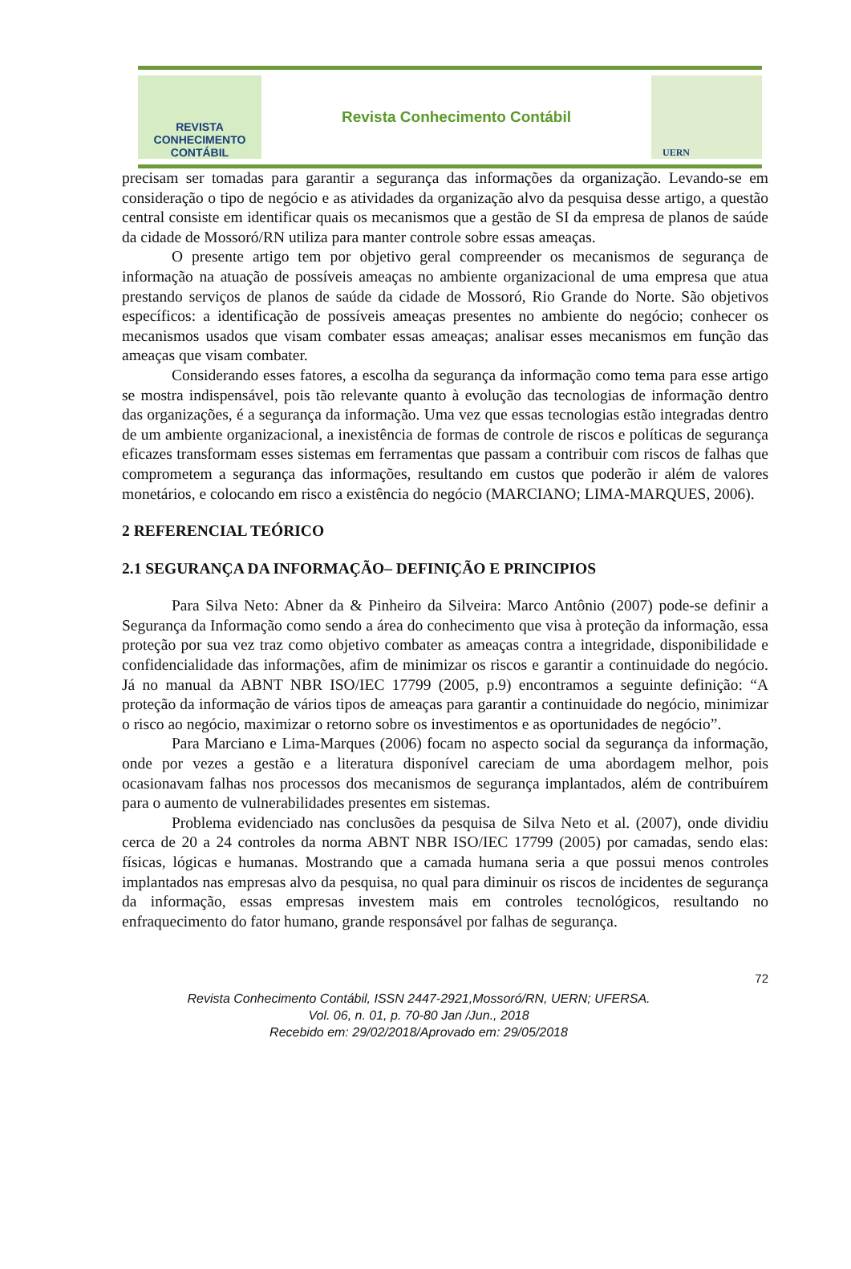REVISTA CONHECIMENTO
CONTÁBIL
Revista Conhecimento Contábil
UERN
precisam ser tomadas para garantir a segurança das informações da organização. Levando-se em consideração o tipo de negócio e as atividades da organização alvo da pesquisa desse artigo, a questão central consiste em identificar quais os mecanismos que a gestão de SI da empresa de planos de saúde da cidade de Mossoró/RN utiliza para manter controle sobre essas ameaças.
O presente artigo tem por objetivo geral compreender os mecanismos de segurança de informação na atuação de possíveis ameaças no ambiente organizacional de uma empresa que atua prestando serviços de planos de saúde da cidade de Mossoró, Rio Grande do Norte. São objetivos específicos: a identificação de possíveis ameaças presentes no ambiente do negócio; conhecer os mecanismos usados que visam combater essas ameaças; analisar esses mecanismos em função das ameaças que visam combater.
Considerando esses fatores, a escolha da segurança da informação como tema para esse artigo se mostra indispensável, pois tão relevante quanto à evolução das tecnologias de informação dentro das organizações, é a segurança da informação. Uma vez que essas tecnologias estão integradas dentro de um ambiente organizacional, a inexistência de formas de controle de riscos e políticas de segurança eficazes transformam esses sistemas em ferramentas que passam a contribuir com riscos de falhas que comprometem a segurança das informações, resultando em custos que poderão ir além de valores monetários, e colocando em risco a existência do negócio (MARCIANO; LIMA-MARQUES, 2006).
2 REFERENCIAL TEÓRICO
2.1 SEGURANÇA DA INFORMAÇÃO– DEFINIÇÃO E PRINCIPIOS
Para Silva Neto: Abner da & Pinheiro da Silveira: Marco Antônio (2007) pode-se definir a Segurança da Informação como sendo a área do conhecimento que visa à proteção da informação, essa proteção por sua vez traz como objetivo combater as ameaças contra a integridade, disponibilidade e confidencialidade das informações, afim de minimizar os riscos e garantir a continuidade do negócio. Já no manual da ABNT NBR ISO/IEC 17799 (2005, p.9) encontramos a seguinte definição: “A proteção da informação de vários tipos de ameaças para garantir a continuidade do negócio, minimizar o risco ao negócio, maximizar o retorno sobre os investimentos e as oportunidades de negócio”.
Para Marciano e Lima-Marques (2006) focam no aspecto social da segurança da informação, onde por vezes a gestão e a literatura disponível careciam de uma abordagem melhor, pois ocasionavam falhas nos processos dos mecanismos de segurança implantados, além de contribuírem para o aumento de vulnerabilidades presentes em sistemas.
Problema evidenciado nas conclusões da pesquisa de Silva Neto et al. (2007), onde dividiu cerca de 20 a 24 controles da norma ABNT NBR ISO/IEC 17799 (2005) por camadas, sendo elas: físicas, lógicas e humanas. Mostrando que a camada humana seria a que possui menos controles implantados nas empresas alvo da pesquisa, no qual para diminuir os riscos de incidentes de segurança da informação, essas empresas investem mais em controles tecnológicos, resultando no enfraquecimento do fator humano, grande responsável por falhas de segurança.
72
Revista Conhecimento Contábil, ISSN 2447-2921,Mossoró/RN, UERN; UFERSA.
Vol. 06, n. 01, p. 70-80 Jan /Jun., 2018
Recebido em: 29/02/2018/Aprovado em: 29/05/2018